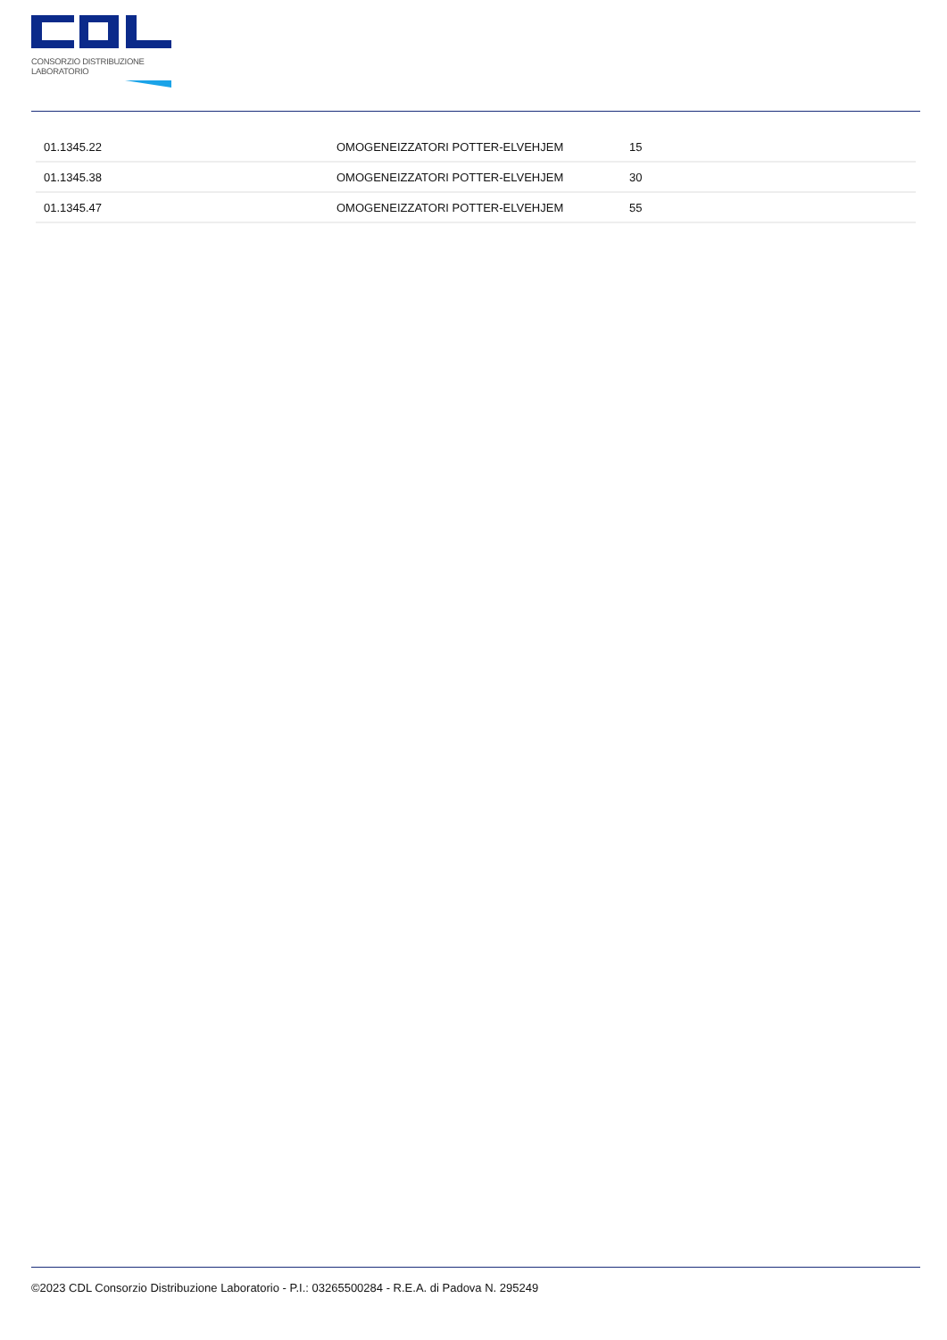CONSORZIO DISTRIBUZIONE LABORATORIO
| 01.1345.22 | OMOGENEIZZATORI POTTER-ELVEHJEM | 15 |
| 01.1345.38 | OMOGENEIZZATORI POTTER-ELVEHJEM | 30 |
| 01.1345.47 | OMOGENEIZZATORI POTTER-ELVEHJEM | 55 |
©2023 CDL Consorzio Distribuzione Laboratorio - P.I.: 03265500284 - R.E.A. di Padova N. 295249